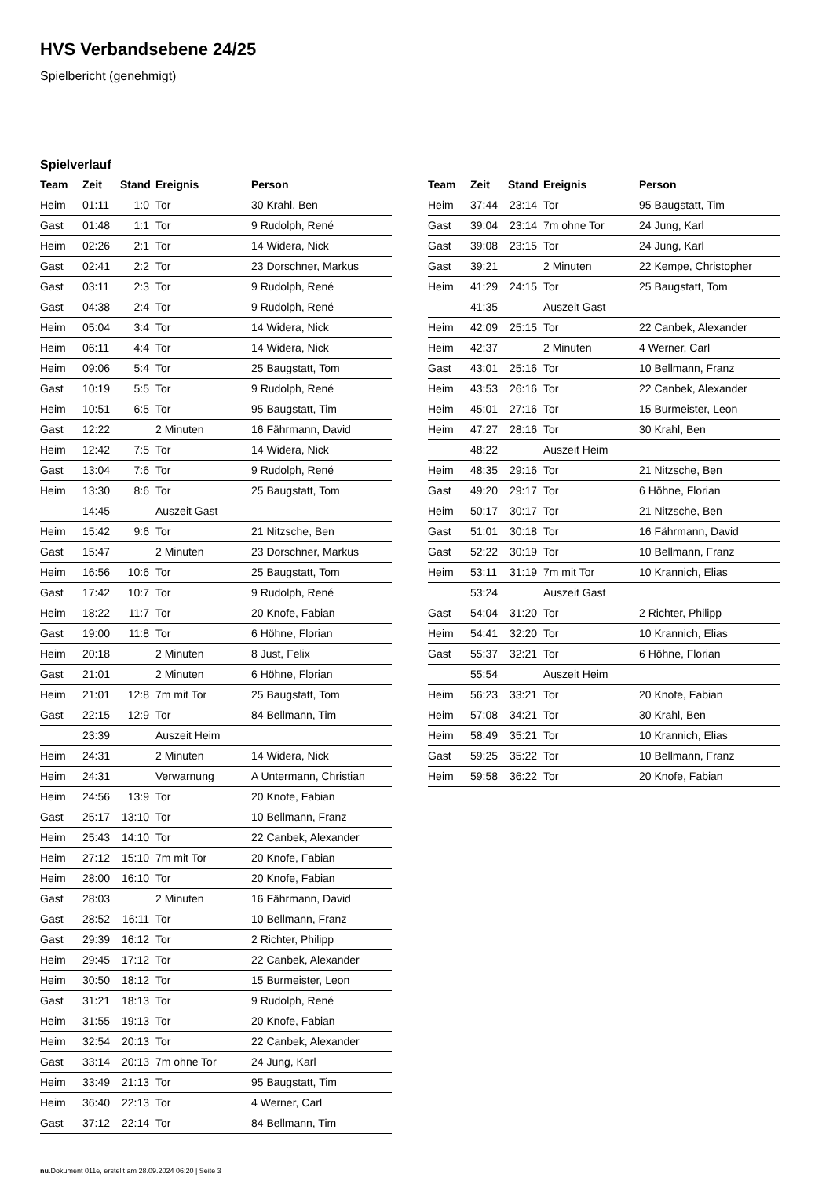HVS Verbandsebene 24/25
Spielbericht (genehmigt)
Spielverlauf
| Team | Zeit | Stand | Ereignis | Person |
| --- | --- | --- | --- | --- |
| Heim | 01:11 | 1:0 | Tor | 30 Krahl, Ben |
| Gast | 01:48 | 1:1 | Tor | 9 Rudolph, René |
| Heim | 02:26 | 2:1 | Tor | 14 Widera, Nick |
| Gast | 02:41 | 2:2 | Tor | 23 Dorschner, Markus |
| Gast | 03:11 | 2:3 | Tor | 9 Rudolph, René |
| Gast | 04:38 | 2:4 | Tor | 9 Rudolph, René |
| Heim | 05:04 | 3:4 | Tor | 14 Widera, Nick |
| Heim | 06:11 | 4:4 | Tor | 14 Widera, Nick |
| Heim | 09:06 | 5:4 | Tor | 25 Baugstatt, Tom |
| Gast | 10:19 | 5:5 | Tor | 9 Rudolph, René |
| Heim | 10:51 | 6:5 | Tor | 95 Baugstatt, Tim |
| Gast | 12:22 | | 2 Minuten | 16 Fährmann, David |
| Heim | 12:42 | 7:5 | Tor | 14 Widera, Nick |
| Gast | 13:04 | 7:6 | Tor | 9 Rudolph, René |
| Heim | 13:30 | 8:6 | Tor | 25 Baugstatt, Tom |
| | 14:45 | | Auszeit Gast | |
| Heim | 15:42 | 9:6 | Tor | 21 Nitzsche, Ben |
| Gast | 15:47 | | 2 Minuten | 23 Dorschner, Markus |
| Heim | 16:56 | 10:6 | Tor | 25 Baugstatt, Tom |
| Gast | 17:42 | 10:7 | Tor | 9 Rudolph, René |
| Heim | 18:22 | 11:7 | Tor | 20 Knofe, Fabian |
| Gast | 19:00 | 11:8 | Tor | 6 Höhne, Florian |
| Heim | 20:18 | | 2 Minuten | 8 Just, Felix |
| Gast | 21:01 | | 2 Minuten | 6 Höhne, Florian |
| Heim | 21:01 | 12:8 | 7m mit Tor | 25 Baugstatt, Tom |
| Gast | 22:15 | 12:9 | Tor | 84 Bellmann, Tim |
| | 23:39 | | Auszeit Heim | |
| Heim | 24:31 | | 2 Minuten | 14 Widera, Nick |
| Heim | 24:31 | | Verwarnung | A Untermann, Christian |
| Heim | 24:56 | 13:9 | Tor | 20 Knofe, Fabian |
| Gast | 25:17 | 13:10 | Tor | 10 Bellmann, Franz |
| Heim | 25:43 | 14:10 | Tor | 22 Canbek, Alexander |
| Heim | 27:12 | 15:10 | 7m mit Tor | 20 Knofe, Fabian |
| Heim | 28:00 | 16:10 | Tor | 20 Knofe, Fabian |
| Gast | 28:03 | | 2 Minuten | 16 Fährmann, David |
| Gast | 28:52 | 16:11 | Tor | 10 Bellmann, Franz |
| Gast | 29:39 | 16:12 | Tor | 2 Richter, Philipp |
| Heim | 29:45 | 17:12 | Tor | 22 Canbek, Alexander |
| Heim | 30:50 | 18:12 | Tor | 15 Burmeister, Leon |
| Gast | 31:21 | 18:13 | Tor | 9 Rudolph, René |
| Heim | 31:55 | 19:13 | Tor | 20 Knofe, Fabian |
| Heim | 32:54 | 20:13 | Tor | 22 Canbek, Alexander |
| Gast | 33:14 | 20:13 | 7m ohne Tor | 24 Jung, Karl |
| Heim | 33:49 | 21:13 | Tor | 95 Baugstatt, Tim |
| Heim | 36:40 | 22:13 | Tor | 4 Werner, Carl |
| Gast | 37:12 | 22:14 | Tor | 84 Bellmann, Tim |
| Team | Zeit | Stand | Ereignis | Person |
| --- | --- | --- | --- | --- |
| Heim | 37:44 | 23:14 | Tor | 95 Baugstatt, Tim |
| Gast | 39:04 | 23:14 | 7m ohne Tor | 24 Jung, Karl |
| Gast | 39:08 | 23:15 | Tor | 24 Jung, Karl |
| Gast | 39:21 | | 2 Minuten | 22 Kempe, Christopher |
| Heim | 41:29 | 24:15 | Tor | 25 Baugstatt, Tom |
| | 41:35 | | Auszeit Gast | |
| Heim | 42:09 | 25:15 | Tor | 22 Canbek, Alexander |
| Heim | 42:37 | | 2 Minuten | 4 Werner, Carl |
| Gast | 43:01 | 25:16 | Tor | 10 Bellmann, Franz |
| Heim | 43:53 | 26:16 | Tor | 22 Canbek, Alexander |
| Heim | 45:01 | 27:16 | Tor | 15 Burmeister, Leon |
| Heim | 47:27 | 28:16 | Tor | 30 Krahl, Ben |
| | 48:22 | | Auszeit Heim | |
| Heim | 48:35 | 29:16 | Tor | 21 Nitzsche, Ben |
| Gast | 49:20 | 29:17 | Tor | 6 Höhne, Florian |
| Heim | 50:17 | 30:17 | Tor | 21 Nitzsche, Ben |
| Gast | 51:01 | 30:18 | Tor | 16 Fährmann, David |
| Gast | 52:22 | 30:19 | Tor | 10 Bellmann, Franz |
| Heim | 53:11 | 31:19 | 7m mit Tor | 10 Krannich, Elias |
| | 53:24 | | Auszeit Gast | |
| Gast | 54:04 | 31:20 | Tor | 2 Richter, Philipp |
| Heim | 54:41 | 32:20 | Tor | 10 Krannich, Elias |
| Gast | 55:37 | 32:21 | Tor | 6 Höhne, Florian |
| | 55:54 | | Auszeit Heim | |
| Heim | 56:23 | 33:21 | Tor | 20 Knofe, Fabian |
| Heim | 57:08 | 34:21 | Tor | 30 Krahl, Ben |
| Heim | 58:49 | 35:21 | Tor | 10 Krannich, Elias |
| Gast | 59:25 | 35:22 | Tor | 10 Bellmann, Franz |
| Heim | 59:58 | 36:22 | Tor | 20 Knofe, Fabian |
nu.Dokument 011e, erstellt am 28.09.2024 06:20 | Seite 3